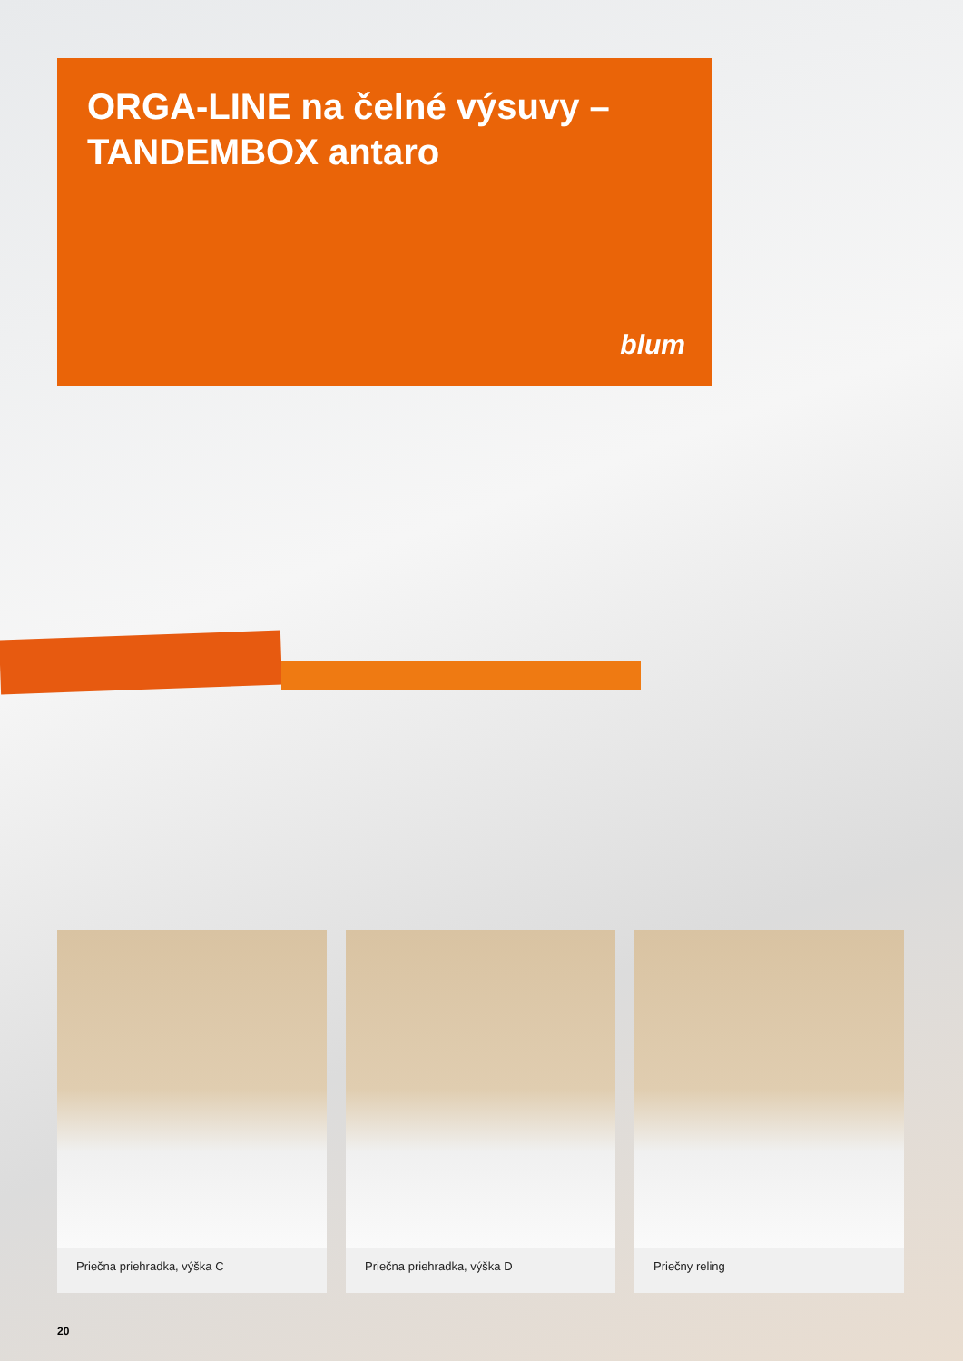ORGA-LINE na čelné výsuvy –
TANDEMBOX antaro
blum
Priečna priehradka, výška C Priečna priehradka, výška D Priečny reling
20